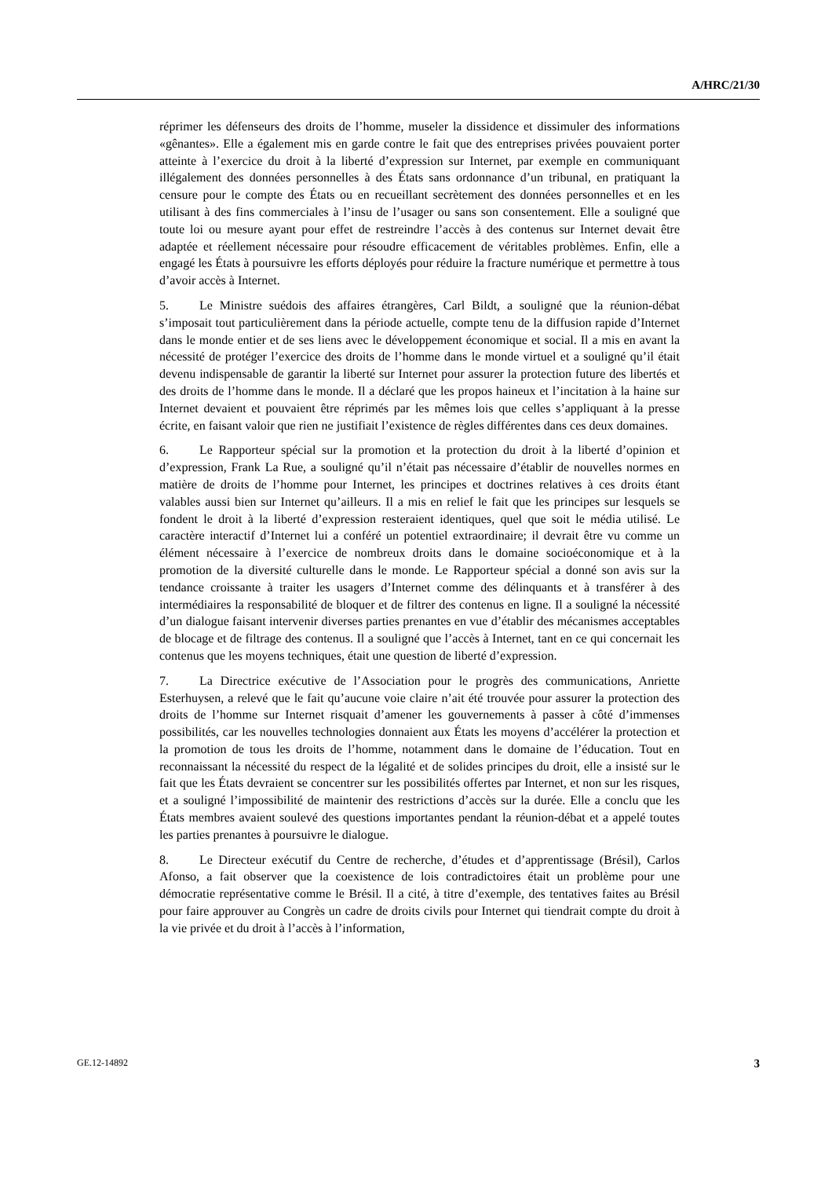A/HRC/21/30
réprimer les défenseurs des droits de l’homme, museler la dissidence et dissimuler des informations «gênantes». Elle a également mis en garde contre le fait que des entreprises privées pouvaient porter atteinte à l’exercice du droit à la liberté d’expression sur Internet, par exemple en communiquant illégalement des données personnelles à des États sans ordonnance d’un tribunal, en pratiquant la censure pour le compte des États ou en recueillant secrètement des données personnelles et en les utilisant à des fins commerciales à l’insu de l’usager ou sans son consentement. Elle a souligné que toute loi ou mesure ayant pour effet de restreindre l’accès à des contenus sur Internet devait être adaptée et réellement nécessaire pour résoudre efficacement de véritables problèmes. Enfin, elle a engagé les États à poursuivre les efforts déployés pour réduire la fracture numérique et permettre à tous d’avoir accès à Internet.
5. Le Ministre suédois des affaires étrangères, Carl Bildt, a souligné que la réunion-débat s’imposait tout particulièrement dans la période actuelle, compte tenu de la diffusion rapide d’Internet dans le monde entier et de ses liens avec le développement économique et social. Il a mis en avant la nécessité de protéger l’exercice des droits de l’homme dans le monde virtuel et a souligné qu’il était devenu indispensable de garantir la liberté sur Internet pour assurer la protection future des libertés et des droits de l’homme dans le monde. Il a déclaré que les propos haineux et l’incitation à la haine sur Internet devaient et pouvaient être réprimés par les mêmes lois que celles s’appliquant à la presse écrite, en faisant valoir que rien ne justifiait l’existence de règles différentes dans ces deux domaines.
6. Le Rapporteur spécial sur la promotion et la protection du droit à la liberté d’opinion et d’expression, Frank La Rue, a souligné qu’il n’était pas nécessaire d’établir de nouvelles normes en matière de droits de l’homme pour Internet, les principes et doctrines relatives à ces droits étant valables aussi bien sur Internet qu’ailleurs. Il a mis en relief le fait que les principes sur lesquels se fondent le droit à la liberté d’expression resteraient identiques, quel que soit le média utilisé. Le caractère interactif d’Internet lui a conféré un potentiel extraordinaire; il devrait être vu comme un élément nécessaire à l’exercice de nombreux droits dans le domaine socioéconomique et à la promotion de la diversité culturelle dans le monde. Le Rapporteur spécial a donné son avis sur la tendance croissante à traiter les usagers d’Internet comme des délinquants et à transférer à des intermédiaires la responsabilité de bloquer et de filtrer des contenus en ligne. Il a souligné la nécessité d’un dialogue faisant intervenir diverses parties prenantes en vue d’établir des mécanismes acceptables de blocage et de filtrage des contenus. Il a souligné que l’accès à Internet, tant en ce qui concernait les contenus que les moyens techniques, était une question de liberté d’expression.
7. La Directrice exécutive de l’Association pour le progrès des communications, Anriette Esterhuysen, a relevé que le fait qu’aucune voie claire n’ait été trouvée pour assurer la protection des droits de l’homme sur Internet risquait d’amener les gouvernements à passer à côté d’immenses possibilités, car les nouvelles technologies donnaient aux États les moyens d’accélérer la protection et la promotion de tous les droits de l’homme, notamment dans le domaine de l’éducation. Tout en reconnaissant la nécessité du respect de la légalité et de solides principes du droit, elle a insisté sur le fait que les États devraient se concentrer sur les possibilités offertes par Internet, et non sur les risques, et a souligné l’impossibilité de maintenir des restrictions d’accès sur la durée. Elle a conclu que les États membres avaient soulevé des questions importantes pendant la réunion-débat et a appelé toutes les parties prenantes à poursuivre le dialogue.
8. Le Directeur exécutif du Centre de recherche, d’études et d’apprentissage (Brésil), Carlos Afonso, a fait observer que la coexistence de lois contradictoires était un problème pour une démocratie représentative comme le Brésil. Il a cité, à titre d’exemple, des tentatives faites au Brésil pour faire approuver au Congrès un cadre de droits civils pour Internet qui tiendrait compte du droit à la vie privée et du droit à l’accès à l’information,
GE.12-14892 3